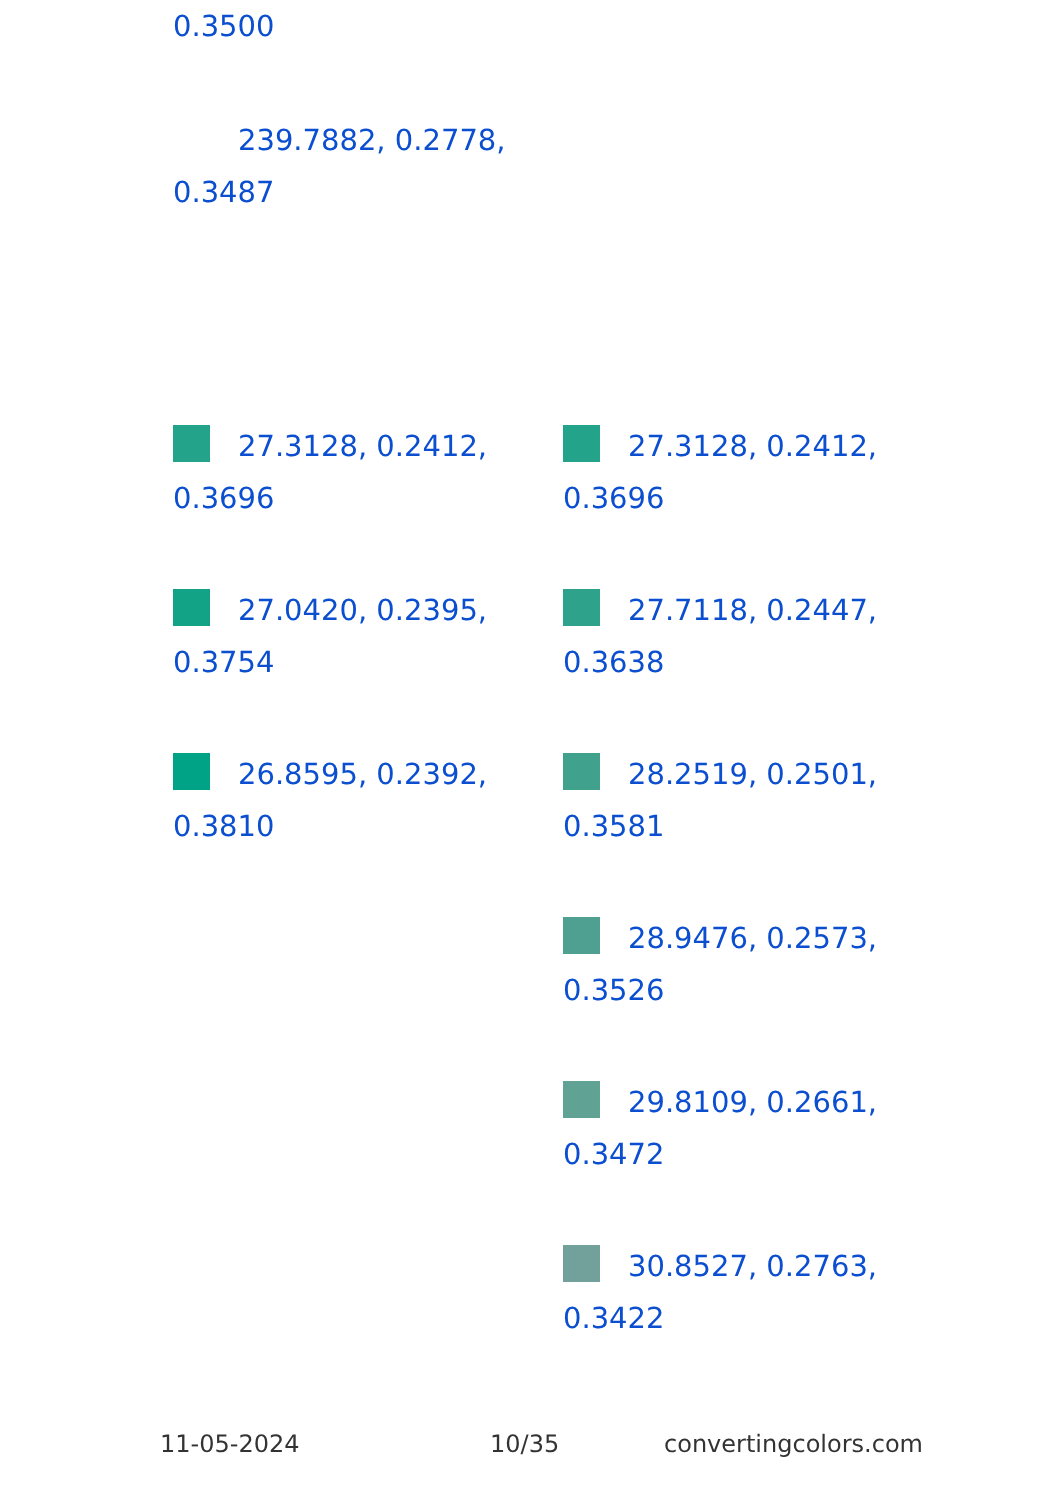0.3500
239.7882, 0.2778, 0.3487
27.3128, 0.2412, 0.3696
27.3128, 0.2412, 0.3696
27.0420, 0.2395, 0.3754
27.7118, 0.2447, 0.3638
26.8595, 0.2392, 0.3810
28.2519, 0.2501, 0.3581
28.9476, 0.2573, 0.3526
29.8109, 0.2661, 0.3472
30.8527, 0.2763, 0.3422
11-05-2024 10/35 convertingcolors.com